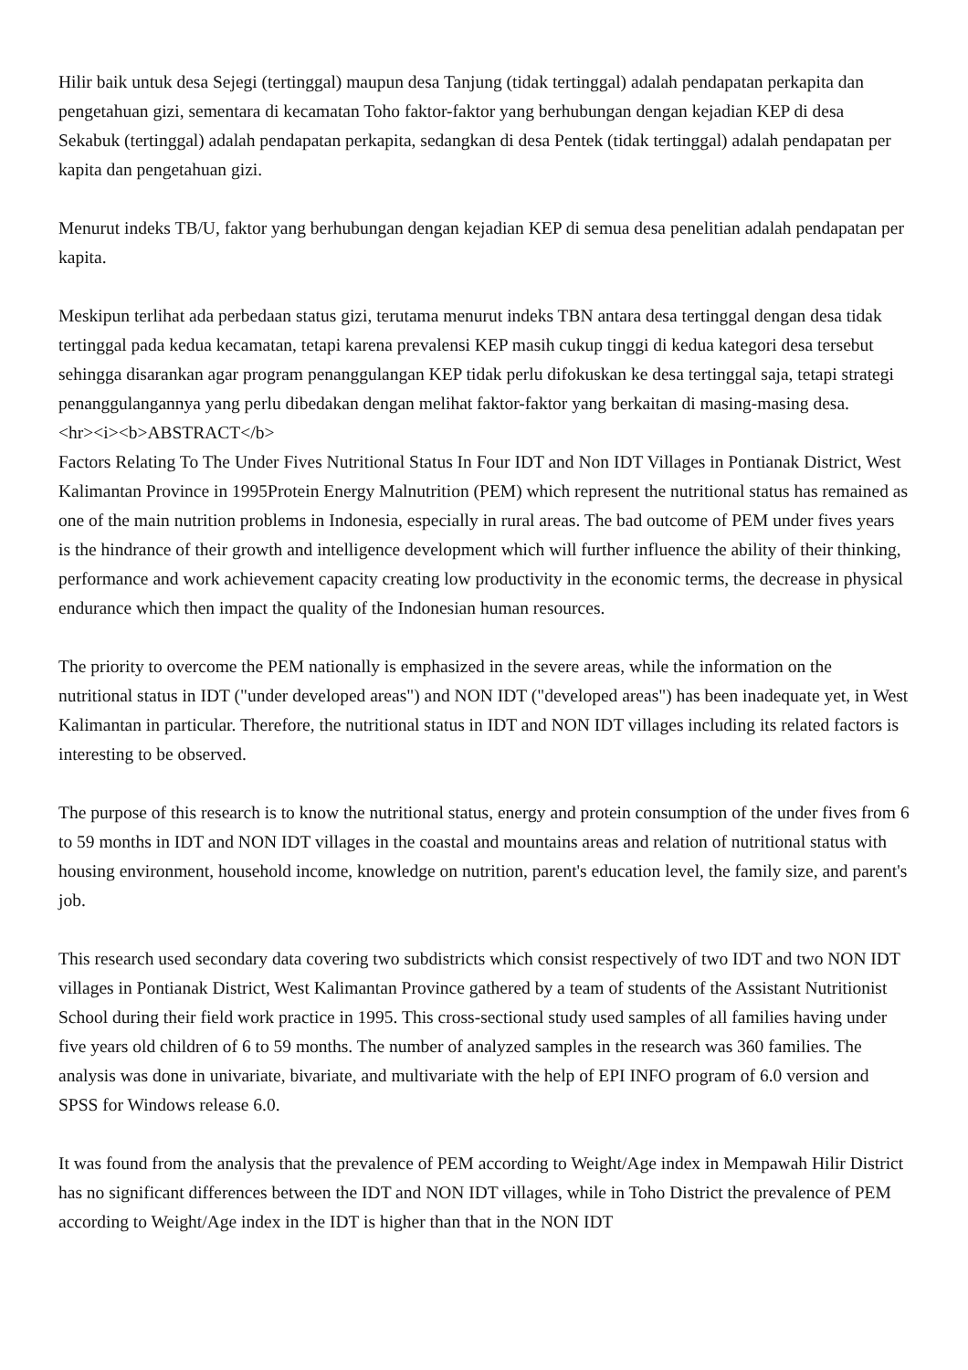Hilir baik untuk desa Sejegi (tertinggal) maupun desa Tanjung (tidak tertinggal) adalah pendapatan perkapita dan pengetahuan gizi, sementara di kecamatan Toho faktor-faktor yang berhubungan dengan kejadian KEP di desa Sekabuk (tertinggal) adalah pendapatan perkapita, sedangkan di desa Pentek (tidak tertinggal) adalah pendapatan per kapita dan pengetahuan gizi.
Menurut indeks TB/U, faktor yang berhubungan dengan kejadian KEP di semua desa penelitian adalah pendapatan per kapita.
Meskipun terlihat ada perbedaan status gizi, terutama menurut indeks TBN antara desa tertinggal dengan desa tidak tertinggal pada kedua kecamatan, tetapi karena prevalensi KEP masih cukup tinggi di kedua kategori desa tersebut sehingga disarankan agar program penanggulangan KEP tidak perlu difokuskan ke desa tertinggal saja, tetapi strategi penanggulangannya yang perlu dibedakan dengan melihat faktor-faktor yang berkaitan di masing-masing desa.
<hr><i><b>ABSTRACT</b>
Factors Relating To The Under Fives Nutritional Status In Four IDT and Non IDT Villages in Pontianak District, West Kalimantan Province in 1995Protein Energy Malnutrition (PEM) which represent the nutritional status has remained as one of the main nutrition problems in Indonesia, especially in rural areas. The bad outcome of PEM under fives years is the hindrance of their growth and intelligence development which will further influence the ability of their thinking, performance and work achievement capacity creating low productivity in the economic terms, the decrease in physical endurance which then impact the quality of the Indonesian human resources.
The priority to overcome the PEM nationally is emphasized in the severe areas, while the information on the nutritional status in IDT ("under developed areas") and NON IDT ("developed areas") has been inadequate yet, in West Kalimantan in particular. Therefore, the nutritional status in IDT and NON IDT villages including its related factors is interesting to be observed.
The purpose of this research is to know the nutritional status, energy and protein consumption of the under fives from 6 to 59 months in IDT and NON IDT villages in the coastal and mountains areas and relation of nutritional status with housing environment, household income, knowledge on nutrition, parent's education level, the family size, and parent's job.
This research used secondary data covering two subdistricts which consist respectively of two IDT and two NON IDT villages in Pontianak District, West Kalimantan Province gathered by a team of students of the Assistant Nutritionist School during their field work practice in 1995. This cross-sectional study used samples of all families having under five years old children of 6 to 59 months. The number of analyzed samples in the research was 360 families. The analysis was done in univariate, bivariate, and multivariate with the help of EPI INFO program of 6.0 version and SPSS for Windows release 6.0.
It was found from the analysis that the prevalence of PEM according to Weight/Age index in Mempawah Hilir District has no significant differences between the IDT and NON IDT villages, while in Toho District the prevalence of PEM according to Weight/Age index in the IDT is higher than that in the NON IDT